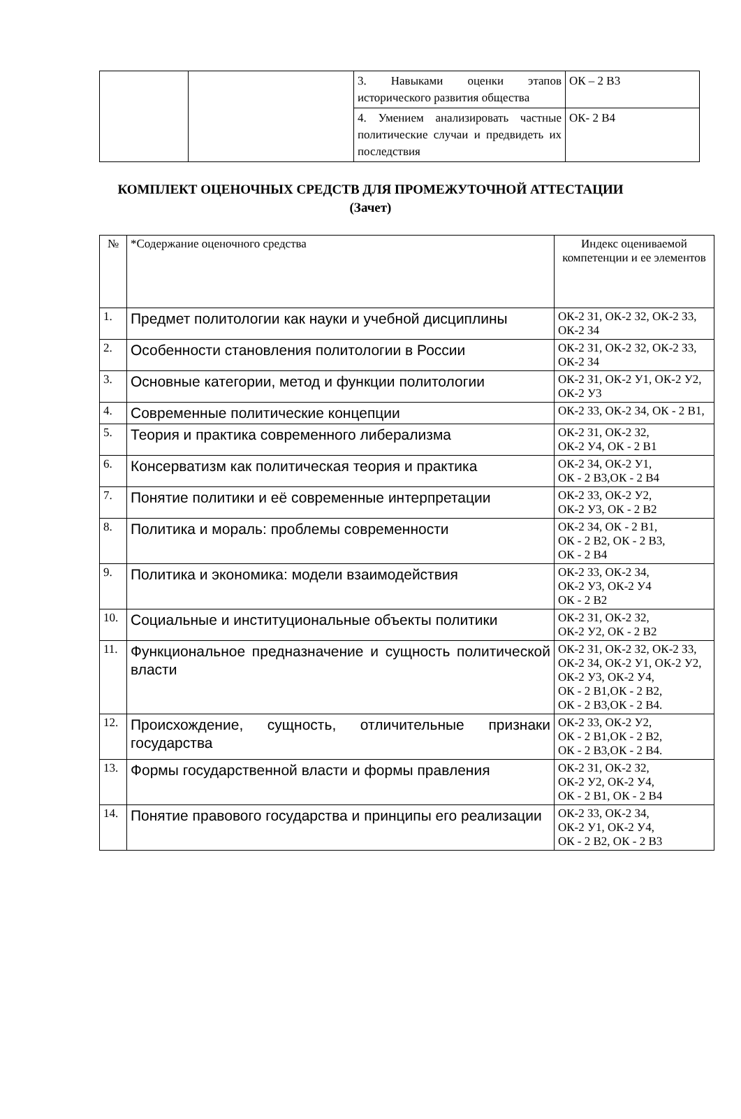| | | 3. Навыками оценки этапов исторического развития общества | ОК – 2 В3 |
| | | 4. Умением анализировать частные политические случаи и предвидеть их последствия | ОК- 2 В4 |
КОМПЛЕКТ ОЦЕНОЧНЫХ СРЕДСТВ ДЛЯ ПРОМЕЖУТОЧНОЙ АТТЕСТАЦИИ
(Зачет)
| № | *Содержание оценочного средства | Индекс оцениваемой компетенции и ее элементов |
| --- | --- | --- |
| 1. | Предмет политологии как науки и учебной дисциплины | ОК-2 З1, ОК-2 З2, ОК-2 З3, ОК-2 З4 |
| 2. | Особенности становления политологии в России | ОК-2 З1, ОК-2 З2, ОК-2 З3, ОК-2 З4 |
| 3. | Основные категории, метод и функции политологии | ОК-2 З1, ОК-2 У1, ОК-2 У2, ОК-2 У3 |
| 4. | Современные политические концепции | ОК-2 З3, ОК-2 З4, ОК - 2 В1, |
| 5. | Теория и практика современного либерализма | ОК-2 З1, ОК-2 З2, ОК-2 У4, ОК - 2 В1 |
| 6. | Консерватизм как политическая теория и практика | ОК-2 З4, ОК-2 У1, ОК - 2 В3,ОК - 2 В4 |
| 7. | Понятие политики и её современные интерпретации | ОК-2 З3, ОК-2 У2, ОК-2 У3, ОК - 2 В2 |
| 8. | Политика и мораль: проблемы современности | ОК-2 З4, ОК - 2 В1, ОК - 2 В2, ОК - 2 В3, ОК - 2 В4 |
| 9. | Политика и экономика: модели взаимодействия | ОК-2 З3, ОК-2 З4, ОК-2 У3, ОК-2 У4 ОК - 2 В2 |
| 10. | Социальные и институциональные объекты политики | ОК-2 З1, ОК-2 З2, ОК-2 У2, ОК - 2 В2 |
| 11. | Функциональное предназначение и сущность политической власти | ОК-2 З1, ОК-2 З2, ОК-2 З3, ОК-2 З4, ОК-2 У1, ОК-2 У2, ОК-2 У3, ОК-2 У4, ОК - 2 В1,ОК - 2 В2, ОК - 2 В3,ОК - 2 В4. |
| 12. | Происхождение, сущность, отличительные признаки государства | ОК-2 З3, ОК-2 У2, ОК - 2 В1,ОК - 2 В2, ОК - 2 В3,ОК - 2 В4. |
| 13. | Формы государственной власти и формы правления | ОК-2 З1, ОК-2 З2, ОК-2 У2, ОК-2 У4, ОК - 2 В1, ОК - 2 В4 |
| 14. | Понятие правового государства и принципы его реализации | ОК-2 З3, ОК-2 З4, ОК-2 У1, ОК-2 У4, ОК - 2 В2, ОК - 2 В3 |